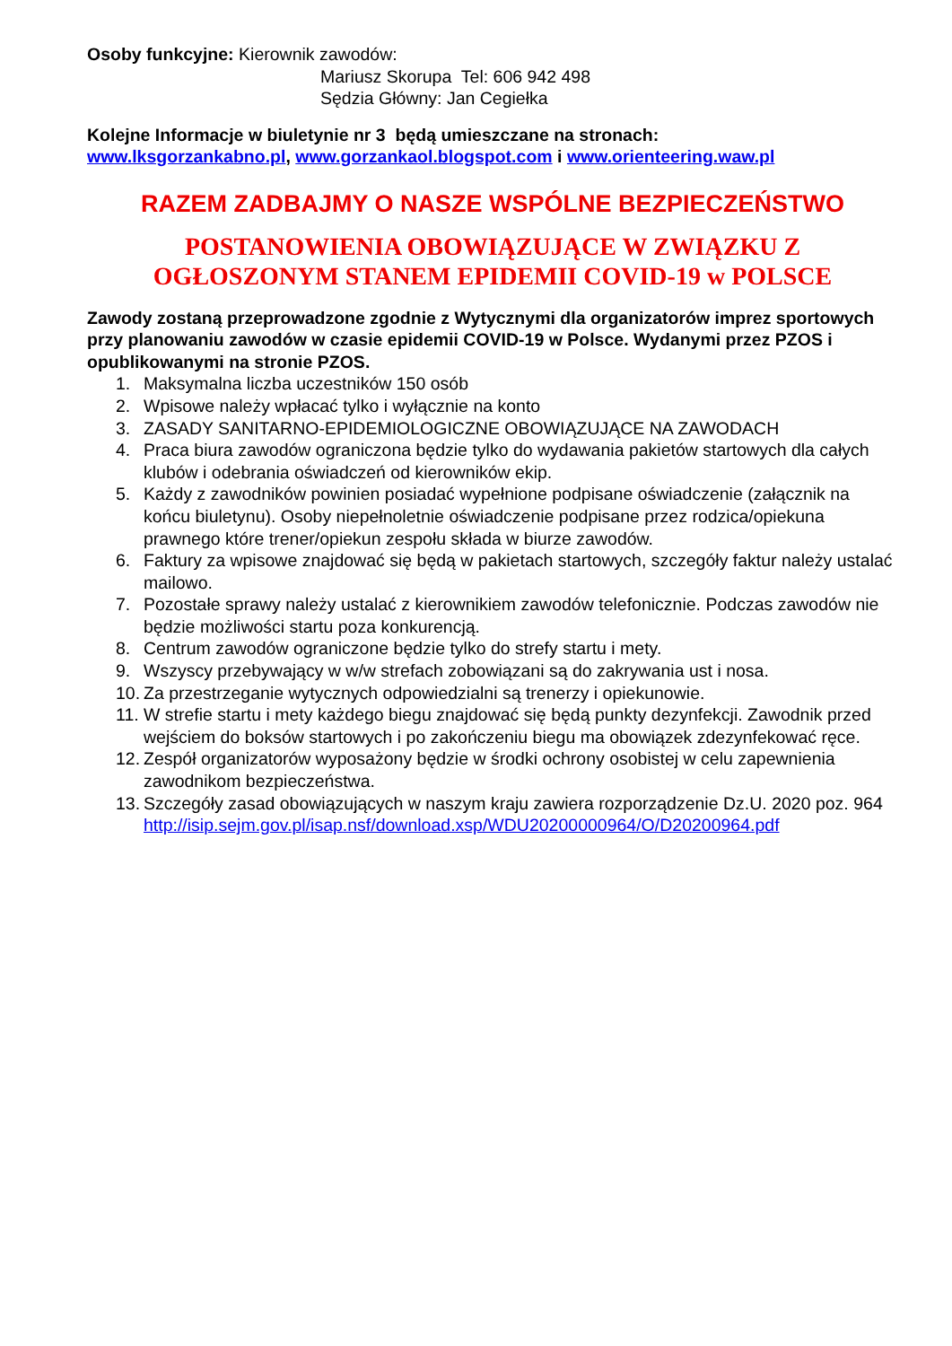Osoby funkcyjne: Kierownik zawodów:
Mariusz Skorupa Tel: 606 942 498
Sędzia Główny: Jan Cegiełka
Kolejne Informacje w biuletynie nr 3 będą umieszczane na stronach:
www.lksgorzankabno.pl, www.gorzankaol.blogspot.com i www.orienteering.waw.pl
RAZEM ZADBAJMY O NASZE WSPÓLNE BEZPIECZEŃSTWO
POSTANOWIENIA OBOWIĄZUJĄCE W ZWIĄZKU Z
OGŁOSZONYM STANEM EPIDEMII COVID-19 w POLSCE
Zawody zostaną przeprowadzone zgodnie z Wytycznymi dla organizatorów imprez sportowych przy planowaniu zawodów w czasie epidemii COVID-19 w Polsce. Wydanymi przez PZOS i opublikowanymi na stronie PZOS.
1. Maksymalna liczba uczestników 150 osób
2. Wpisowe należy wpłacać tylko i wyłącznie na konto
3. ZASADY SANITARNO-EPIDEMIOLOGICZNE OBOWIĄZUJĄCE NA ZAWODACH
4. Praca biura zawodów ograniczona będzie tylko do wydawania pakietów startowych dla całych klubów i odebrania oświadczeń od kierowników ekip.
5. Każdy z zawodników powinien posiadać wypełnione podpisane oświadczenie (załącznik na końcu biuletynu). Osoby niepełnoletnie oświadczenie podpisane przez rodzica/opiekuna prawnego które trener/opiekun zespołu składa w biurze zawodów.
6. Faktury za wpisowe znajdować się będą w pakietach startowych, szczegóły faktur należy ustalać mailowo.
7. Pozostałe sprawy należy ustalać z kierownikiem zawodów telefonicznie. Podczas zawodów nie będzie możliwości startu poza konkurencją.
8. Centrum zawodów ograniczone będzie tylko do strefy startu i mety.
9. Wszyscy przebywający w w/w strefach zobowiązani są do zakrywania ust i nosa.
10. Za przestrzeganie wytycznych odpowiedzialni są trenerzy i opiekunowie.
11. W strefie startu i mety każdego biegu znajdować się będą punkty dezynfekcji. Zawodnik przed wejściem do boksów startowych i po zakończeniu biegu ma obowiązek zdezynfekować ręce.
12. Zespół organizatorów wyposażony będzie w środki ochrony osobistej w celu zapewnienia zawodnikom bezpieczeństwa.
13. Szczegóły zasad obowiązujących w naszym kraju zawiera rozporządzenie Dz.U. 2020 poz. 964
http://isip.sejm.gov.pl/isap.nsf/download.xsp/WDU20200000964/O/D20200964.pdf